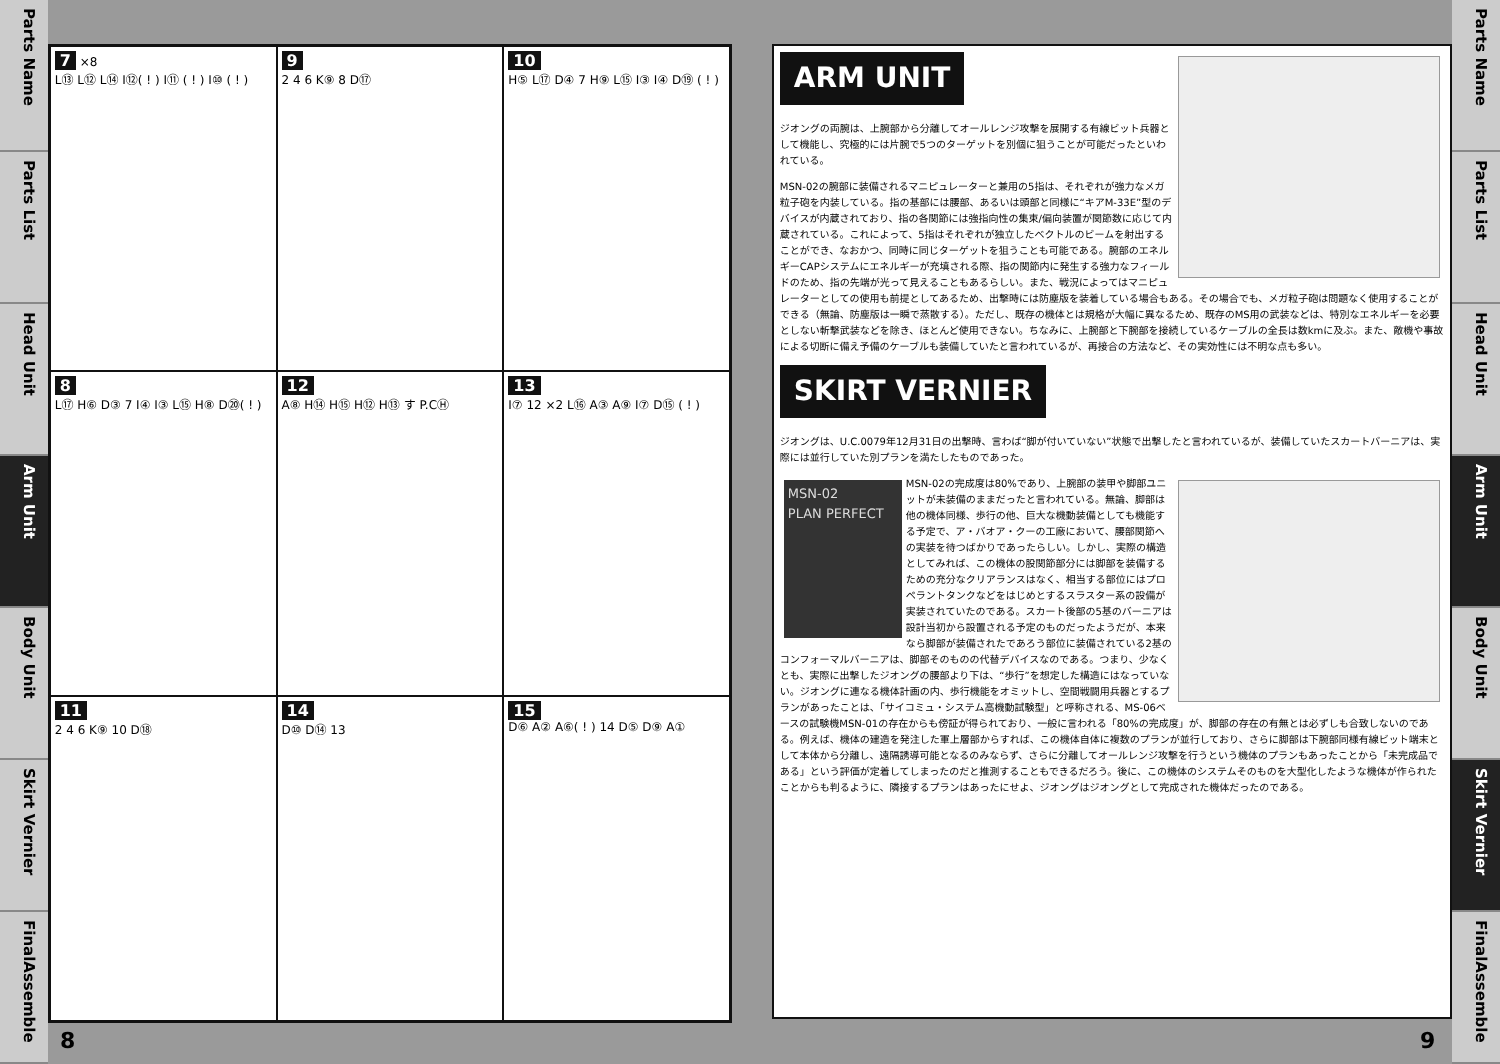Parts Name
Parts List
Head Unit
Arm Unit
Body Unit
Skirt Vernier
FinalAssemble
7 ×8
L⑬ L⑫ L⑭ I⑫( ! ) I⑪ ( ! ) I⑩ ( ! )
9
2 4 6 K⑨ 8 D⑰
10
H⑤ L⑰ D④ 7 H⑨ L⑮ I③ I④ D⑲ ( ! )
8
L⑰ H⑥ D③ 7 I④ I③ L⑮ H⑧ D⑳( ! )
12
A⑧ H⑭ H⑮ H⑫ H⑬ す P.CⒽ
13
I⑦ 12 ×2 L⑯ A③ A⑨ I⑦ D⑮ ( ! )
11
2 4 6 K⑨ 10 D⑱
14
D⑩ D⑭ 13
15
D⑥ A② A⑥( ! ) 14 D⑤ D⑨ A①
ARM UNIT
ジオングの両腕は、上腕部から分離してオールレンジ攻撃を展開する有線ビット兵器として機能し、究極的には片腕で5つのターゲットを別個に狙うことが可能だったといわれている。
MSN-02の腕部に装備されるマニピュレーターと兼用の5指は、それぞれが強力なメガ粒子砲を内装している。指の基部には腰部、あるいは頭部と同様に“キアM-33E”型のデバイスが内蔵されており、指の各関節には強指向性の集束/偏向装置が関節数に応じて内蔵されている。これによって、5指はそれぞれが独立したベクトルのビームを射出することができ、なおかつ、同時に同じターゲットを狙うことも可能である。腕部のエネルギーCAPシステムにエネルギーが充填される際、指の関節内に発生する強力なフィールドのため、指の先端が光って見えることもあるらしい。また、戦況によってはマニピュレーターとしての使用も前提としてあるため、出撃時には防塵版を装着している場合もある。その場合でも、メガ粒子砲は問題なく使用することができる（無論、防塵版は一瞬で蒸散する）。ただし、既存の機体とは規格が大幅に異なるため、既存のMS用の武装などは、特別なエネルギーを必要としない斬撃武装などを除き、ほとんど使用できない。ちなみに、上腕部と下腕部を接続しているケーブルの全長は数kmに及ぶ。また、敵機や事故による切断に備え予備のケーブルも装備していたと言われているが、再接合の方法など、その実効性には不明な点も多い。
SKIRT VERNIER
ジオングは、U.C.0079年12月31日の出撃時、言わば“脚が付いていない”状態で出撃したと言われているが、装備していたスカートバーニアは、実際には並行していた別プランを満たしたものであった。
MSN-02
PLAN PERFECT
MSN-02の完成度は80%であり、上腕部の装甲や脚部ユニットが未装備のままだったと言われている。無論、脚部は他の機体同様、歩行の他、巨大な機動装備としても機能する予定で、ア・バオア・クーの工廠において、腰部関節への実装を待つばかりであったらしい。しかし、実際の構造としてみれば、この機体の股関節部分には脚部を装備するための充分なクリアランスはなく、相当する部位にはプロペラントタンクなどをはじめとするスラスター系の設備が実装されていたのである。スカート後部の5基のバーニアは設計当初から設置される予定のものだったようだが、本来なら脚部が装備されたであろう部位に装備されている2基のコンフォーマルバーニアは、脚部そのものの代替デバイスなのである。つまり、少なくとも、実際に出撃したジオングの腰部より下は、“歩行”を想定した構造にはなっていない。ジオングに連なる機体計画の内、歩行機能をオミットし、空間戦闘用兵器とするプランがあったことは、「サイコミュ・システム高機動試験型」と呼称される、MS-06ベースの試験機MSN-01の存在からも傍証が得られており、一般に言われる「80%の完成度」が、脚部の存在の有無とは必ずしも合致しないのである。例えば、機体の建造を発注した軍上層部からすれば、この機体自体に複数のプランが並行しており、さらに脚部は下腕部同様有線ビット端末として本体から分離し、遠隔誘導可能となるのみならず、さらに分離してオールレンジ攻撃を行うという機体のプランもあったことから「未完成品である」という評価が定着してしまったのだと推測することもできるだろう。後に、この機体のシステムそのものを大型化したような機体が作られたことからも判るように、隣接するプランはあったにせよ、ジオングはジオングとして完成された機体だったのである。
Parts Name
Parts List
Head Unit
Arm Unit
Body Unit
Skirt Vernier
FinalAssemble
8 9